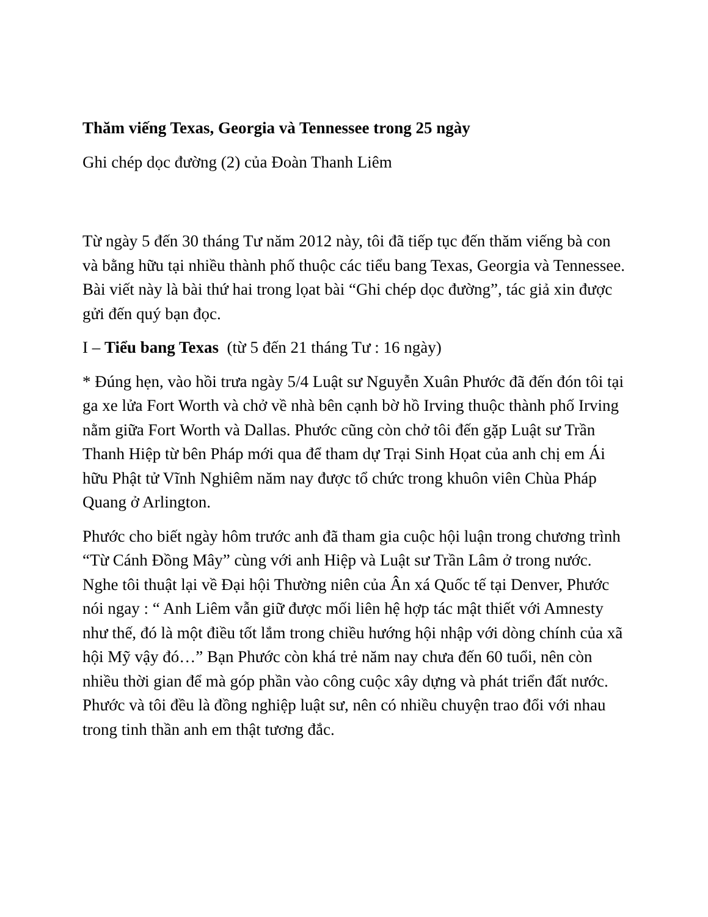Thăm viếng Texas, Georgia và Tennessee trong 25 ngày
Ghi chép dọc đường (2) của Đoàn Thanh Liêm
Từ ngày 5 đến 30 tháng Tư năm 2012 này, tôi đã tiếp tục đến thăm viếng bà con và bằng hữu tại nhiều thành phố thuộc các tiểu bang Texas, Georgia và Tennessee. Bài viết này là bài thứ hai trong lọat bài “Ghi chép dọc đường”, tác giả xin được gửi đến quý bạn đọc.
I – Tiểu bang Texas (từ 5 đến 21 tháng Tư : 16 ngày)
* Đúng hẹn, vào hồi trưa ngày 5/4 Luật sư Nguyễn Xuân Phước đã đến đón tôi tại ga xe lửa Fort Worth và chở về nhà bên cạnh bờ hồ Irving thuộc thành phố Irving nằm giữa Fort Worth và Dallas. Phước cũng còn chở tôi đến gặp Luật sư Trần Thanh Hiệp từ bên Pháp mới qua để tham dự Trại Sinh Họat của anh chị em Ái hữu Phật tử Vĩnh Nghiêm năm nay được tổ chức trong khuôn viên Chùa Pháp Quang ở Arlington.
Phước cho biết ngày hôm trước anh đã tham gia cuộc hội luận trong chương trình “Từ Cánh Đồng Mây” cùng với anh Hiệp và Luật sư Trần Lâm ở trong nước. Nghe tôi thuật lại về Đại hội Thường niên của Ân xá Quốc tế tại Denver, Phước nói ngay : “ Anh Liêm vẫn giữ được mối liên hệ hợp tác mật thiết với Amnesty như thế, đó là một điều tốt lắm trong chiều hướng hội nhập với dòng chính của xã hội Mỹ vậy đó…” Bạn Phước còn khá trẻ năm nay chưa đến 60 tuổi, nên còn nhiều thời gian để mà góp phần vào công cuộc xây dựng và phát triển đất nước. Phước và tôi đều là đồng nghiệp luật sư, nên có nhiều chuyện trao đổi với nhau trong tinh thần anh em thật tương đắc.